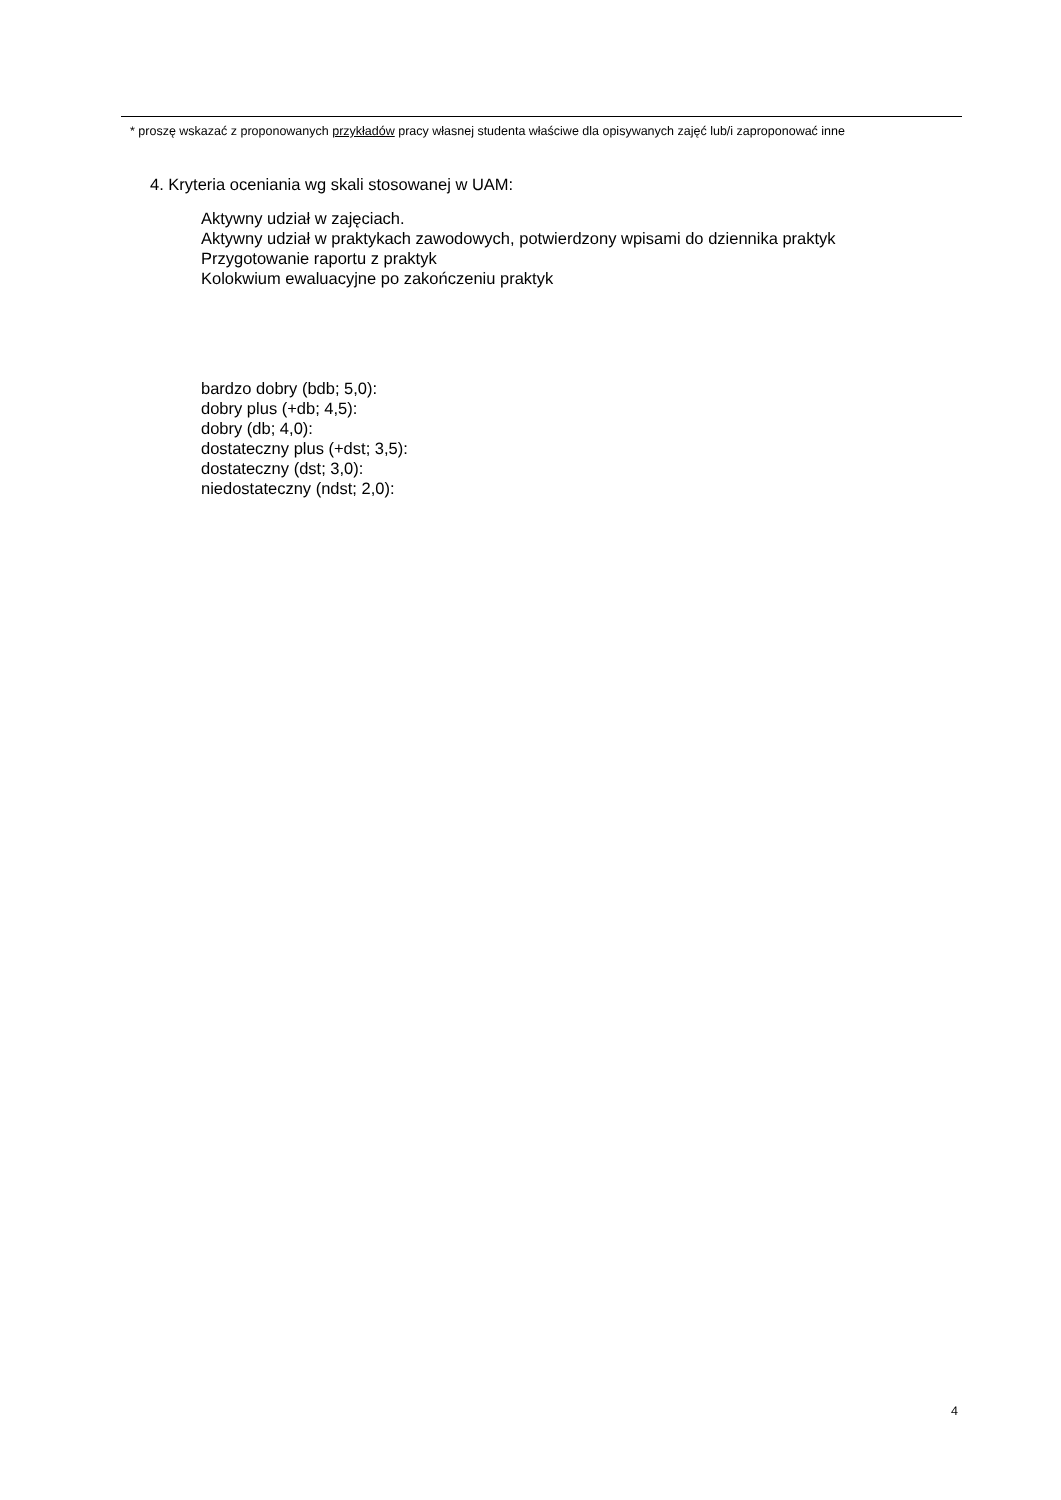* proszę wskazać z proponowanych przykładów pracy własnej studenta właściwe dla opisywanych zajęć lub/i zaproponować inne
4. Kryteria oceniania wg skali stosowanej w UAM:
Aktywny udział w zajęciach.
Aktywny udział w praktykach zawodowych, potwierdzony wpisami do dziennika praktyk
Przygotowanie raportu z praktyk
Kolokwium ewaluacyjne po zakończeniu praktyk
bardzo dobry (bdb; 5,0):
dobry plus (+db; 4,5):
dobry (db; 4,0):
dostateczny plus (+dst; 3,5):
dostateczny (dst; 3,0):
niedostateczny (ndst; 2,0):
4